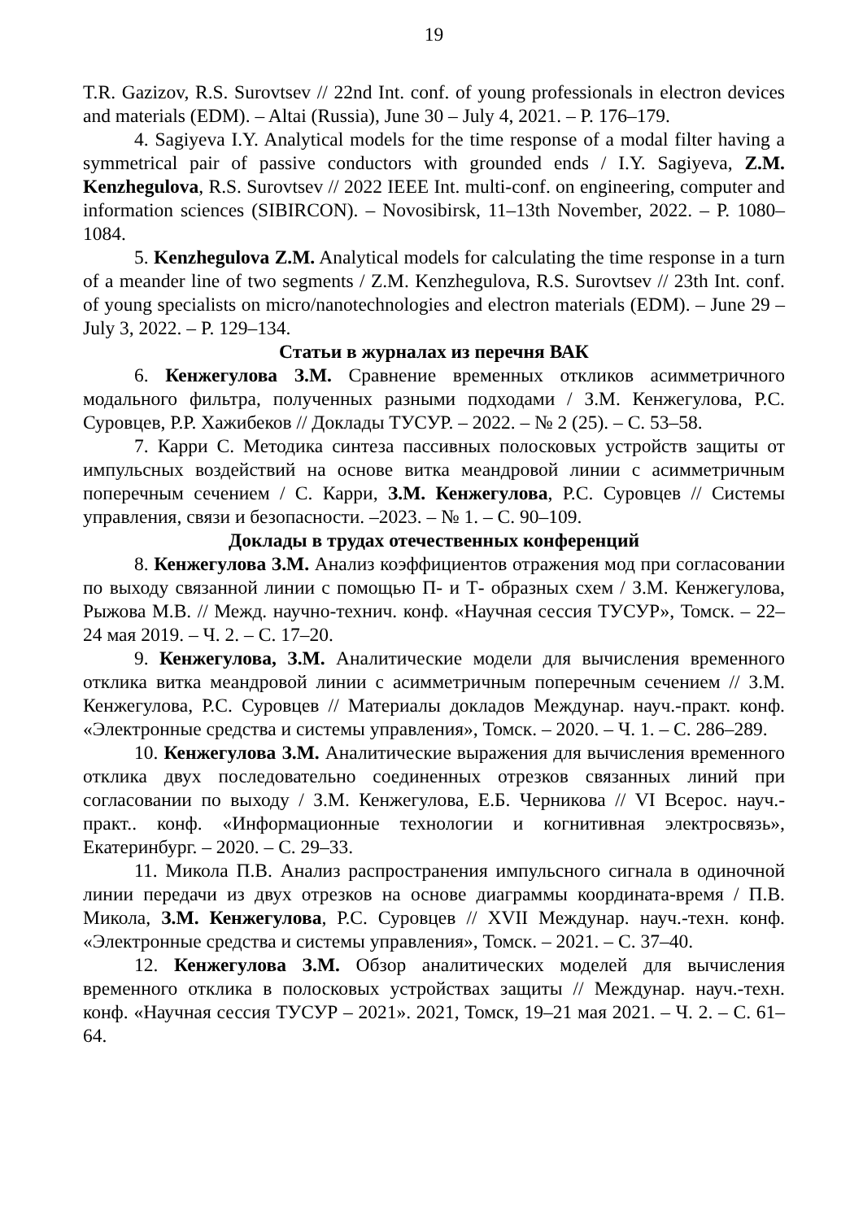19
T.R. Gazizov, R.S. Surovtsev // 22nd Int. conf. of young professionals in electron devices and materials (EDM). – Altai (Russia), June 30 – July 4, 2021. – P. 176–179.
4. Sagiyeva I.Y. Analytical models for the time response of a modal filter having a symmetrical pair of passive conductors with grounded ends / I.Y. Sagiyeva, Z.M. Kenzhegulova, R.S. Surovtsev // 2022 IEEE Int. multi-conf. on engineering, computer and information sciences (SIBIRCON). – Novosibirsk, 11–13th November, 2022. – P. 1080–1084.
5. Kenzhegulova Z.M. Analytical models for calculating the time response in a turn of a meander line of two segments / Z.M. Kenzhegulova, R.S. Surovtsev // 23th Int. conf. of young specialists on micro/nanotechnologies and electron materials (EDM). – June 29 – July 3, 2022. – P. 129–134.
Статьи в журналах из перечня ВАК
6. Кенжегулова З.М. Сравнение временных откликов асимметричного модального фильтра, полученных разными подходами / З.М. Кенжегулова, Р.С. Суровцев, Р.Р. Хажибеков // Доклады ТУСУР. – 2022. – № 2 (25). – С. 53–58.
7. Карри С. Методика синтеза пассивных полосковых устройств защиты от импульсных воздействий на основе витка меандровой линии с асимметричным поперечным сечением / С. Карри, З.М. Кенжегулова, Р.С. Суровцев // Системы управления, связи и безопасности. –2023. – № 1. – С. 90–109.
Доклады в трудах отечественных конференций
8. Кенжегулова З.М. Анализ коэффициентов отражения мод при согласовании по выходу связанной линии с помощью П- и Т- образных схем / З.М. Кенжегулова, Рыжова М.В. // Межд. научно-технич. конф. «Научная сессия ТУСУР», Томск. – 22–24 мая 2019. – Ч. 2. – С. 17–20.
9. Кенжегулова, З.М. Аналитические модели для вычисления временного отклика витка меандровой линии с асимметричным поперечным сечением // З.М. Кенжегулова, Р.С. Суровцев // Материалы докладов Междунар. науч.-практ. конф. «Электронные средства и системы управления», Томск. – 2020. – Ч. 1. – С. 286–289.
10. Кенжегулова З.М. Аналитические выражения для вычисления временного отклика двух последовательно соединенных отрезков связанных линий при согласовании по выходу / З.М. Кенжегулова, Е.Б. Черникова // VI Всерос. науч.-практ.. конф. «Информационные технологии и когнитивная электросвязь», Екатеринбург. – 2020. – С. 29–33.
11. Микола П.В. Анализ распространения импульсного сигнала в одиночной линии передачи из двух отрезков на основе диаграммы координата-время / П.В. Микола, З.М. Кенжегулова, Р.С. Суровцев // XVII Междунар. науч.-техн. конф. «Электронные средства и системы управления», Томск. – 2021. – С. 37–40.
12. Кенжегулова З.М. Обзор аналитических моделей для вычисления временного отклика в полосковых устройствах защиты // Междунар. науч.-техн. конф. «Научная сессия ТУСУР – 2021». 2021, Томск, 19–21 мая 2021. – Ч. 2. – С. 61–64.